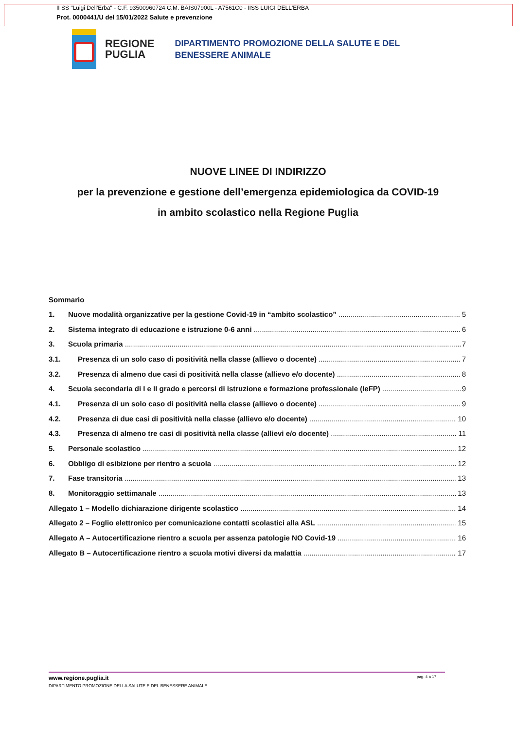II SS "Luigi Dell'Erba" - C.F. 93500960724 C.M. BAIS07900L - A7561C0 - IISS LUIGI DELL'ERBA
Prot. 0000441/U del 15/01/2022 Salute e prevenzione
REGIONE
PUGLIA
DIPARTIMENTO PROMOZIONE DELLA SALUTE E DEL
BENESSERE ANIMALE
NUOVE LINEE DI INDIRIZZO
per la prevenzione e gestione dell’emergenza epidemiologica da COVID-19
in ambito scolastico nella Regione Puglia
Sommario
1. Nuove modalità organizzative per la gestione Covid-19 in “ambito scolastico” 5
2. Sistema integrato di educazione e istruzione 0-6 anni 6
3. Scuola primaria 7
3.1. Presenza di un solo caso di positività nella classe (allievo o docente) 7
3.2. Presenza di almeno due casi di positività nella classe (allievo e/o docente) 8
4. Scuola secondaria di I e II grado e percorsi di istruzione e formazione professionale (IeFP) 9
4.1. Presenza di un solo caso di positività nella classe (allievo o docente) 9
4.2. Presenza di due casi di positività nella classe (allievo e/o docente) 10
4.3. Presenza di almeno tre casi di positività nella classe (allievi e/o docente) 11
5. Personale scolastico 12
6. Obbligo di esibizione per rientro a scuola 12
7. Fase transitoria 13
8. Monitoraggio settimanale 13
Allegato 1 – Modello dichiarazione dirigente scolastico 14
Allegato 2 – Foglio elettronico per comunicazione contatti scolastici alla ASL 15
Allegato A – Autocertificazione rientro a scuola per assenza patologie NO Covid-19 16
Allegato B – Autocertificazione rientro a scuola motivi diversi da malattia 17
www.regione.puglia.it pag. 4 a 17
DIPARTIMENTO PROMOZIONE DELLA SALUTE E DEL BENESSERE ANIMALE